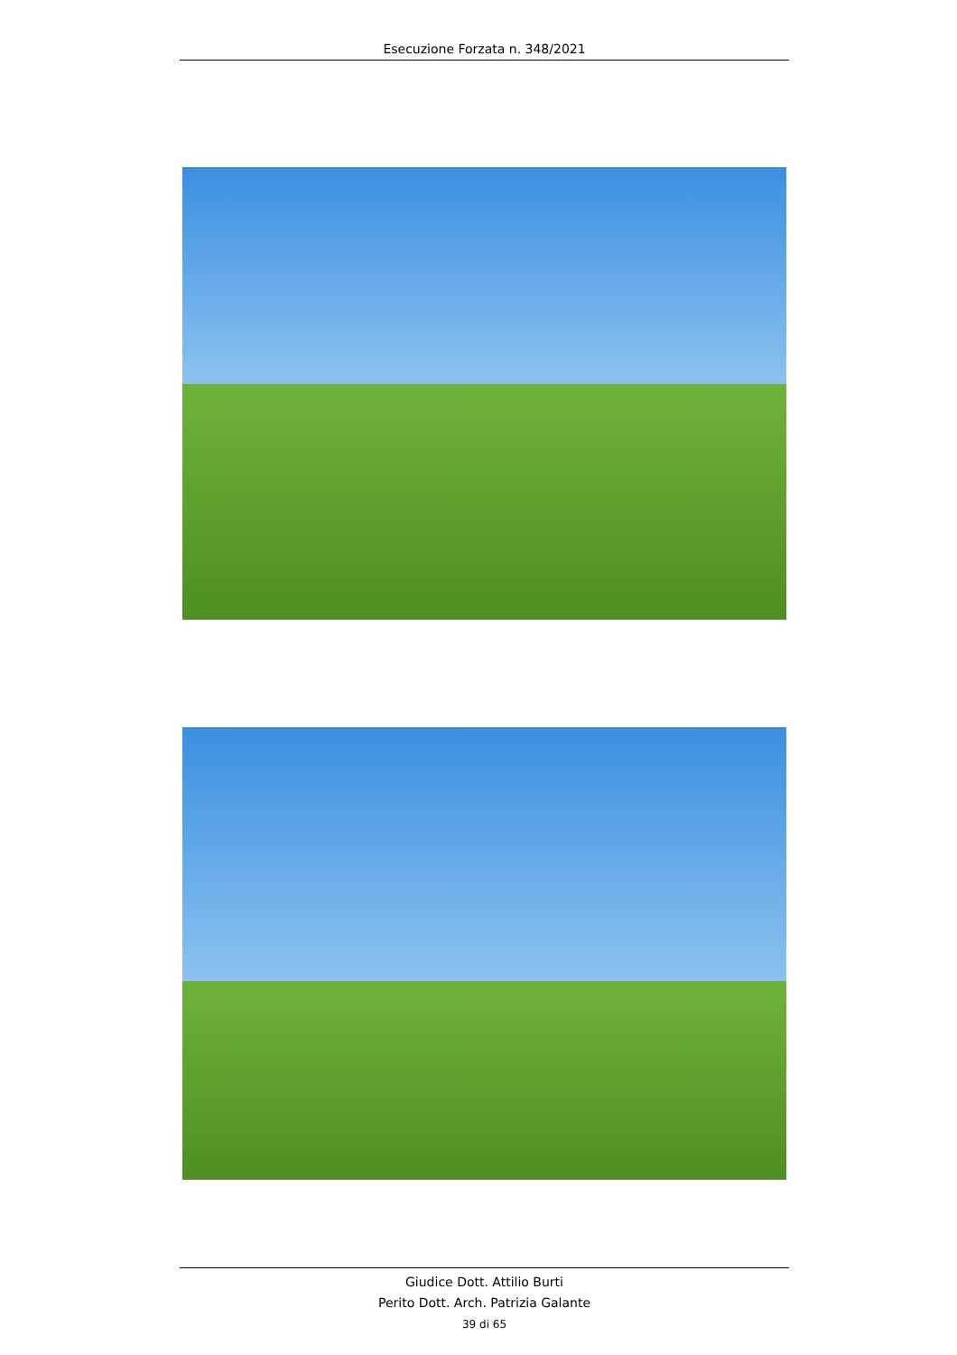Esecuzione Forzata n. 348/2021
Giudice Dott. Attilio Burti
Perito Dott. Arch. Patrizia Galante
39 di 65